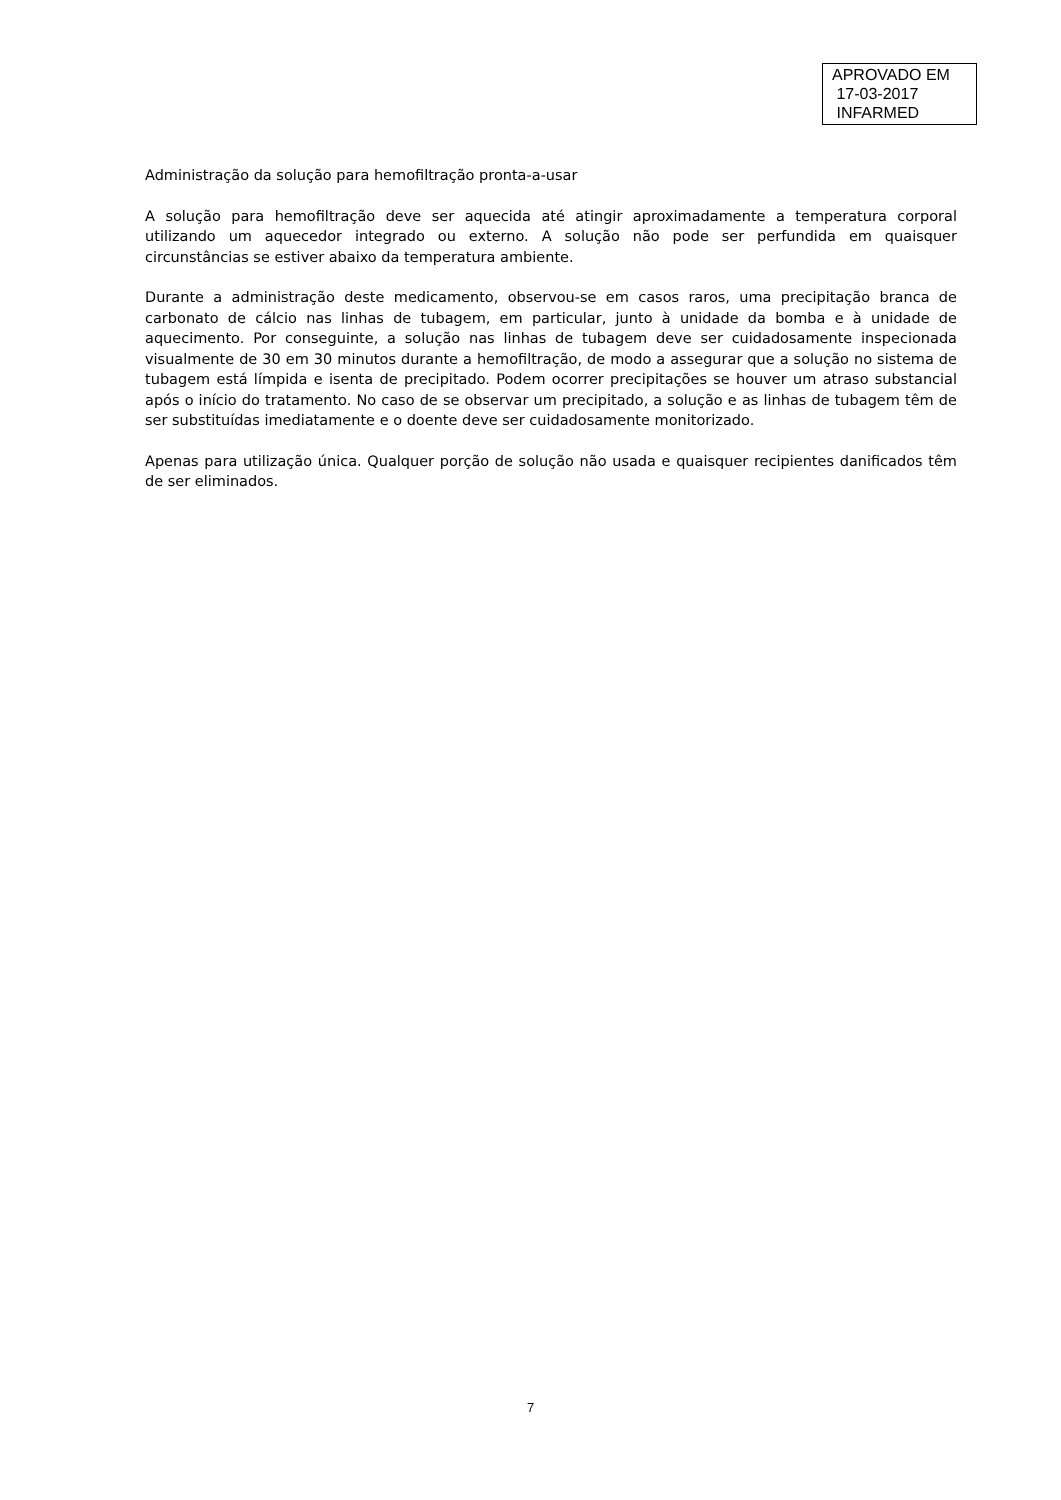APROVADO EM
17-03-2017
INFARMED
Administração da solução para hemofiltração pronta-a-usar
A solução para hemofiltração deve ser aquecida até atingir aproximadamente a temperatura corporal utilizando um aquecedor integrado ou externo. A solução não pode ser perfundida em quaisquer circunstâncias se estiver abaixo da temperatura ambiente.
Durante a administração deste medicamento, observou-se em casos raros, uma precipitação branca de carbonato de cálcio nas linhas de tubagem, em particular, junto à unidade da bomba e à unidade de aquecimento. Por conseguinte, a solução nas linhas de tubagem deve ser cuidadosamente inspecionada visualmente de 30 em 30 minutos durante a hemofiltração, de modo a assegurar que a solução no sistema de tubagem está límpida e isenta de precipitado. Podem ocorrer precipitações se houver um atraso substancial após o início do tratamento. No caso de se observar um precipitado, a solução e as linhas de tubagem têm de ser substituídas imediatamente e o doente deve ser cuidadosamente monitorizado.
Apenas para utilização única. Qualquer porção de solução não usada e quaisquer recipientes danificados têm de ser eliminados.
7